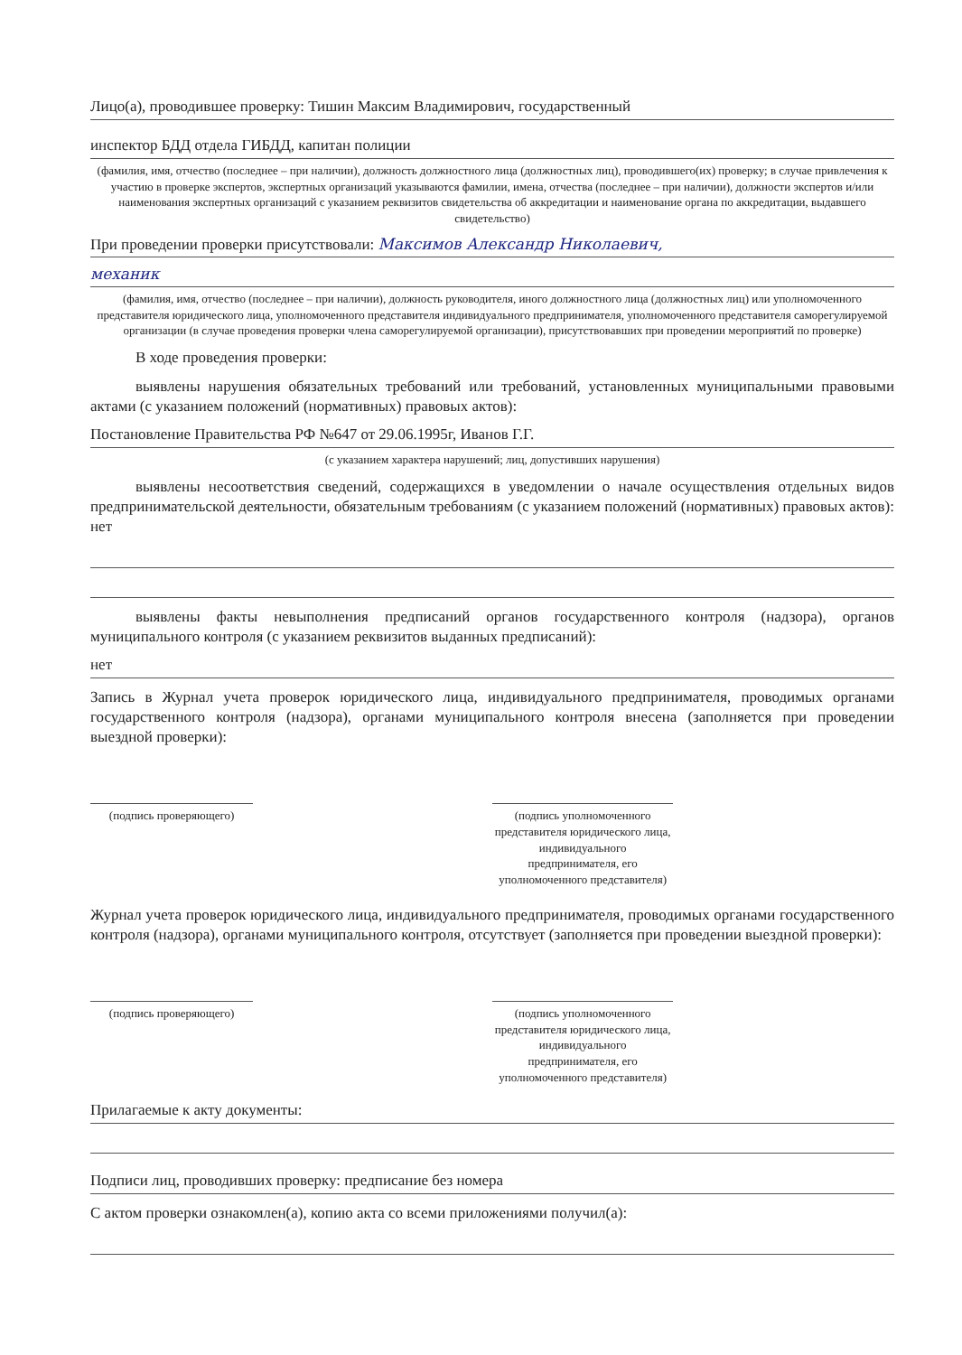Лицо(а), проводившее проверку: Тишин Максим Владимирович, государственный
инспектор БДД отдела ГИБДД, капитан полиции
(фамилия, имя, отчество (последнее – при наличии), должность должностного лица (должностных лиц), проводившего(их) проверку; в случае привлечения к участию в проверке экспертов, экспертных организаций указываются фамилии, имена, отчества (последнее – при наличии), должности экспертов и/или наименования экспертных организаций с указанием реквизитов свидетельства об аккредитации и наименование органа по аккредитации, выдавшего свидетельство)
При проведении проверки присутствовали: Максимов Александр Николаевич,
механик
(фамилия, имя, отчество (последнее – при наличии), должность руководителя, иного должностного лица (должностных лиц) или уполномоченного представителя юридического лица, уполномоченного представителя индивидуального предпринимателя, уполномоченного представителя саморегулируемой организации (в случае проведения проверки члена саморегулируемой организации), присутствовавших при проведении мероприятий по проверке)
В ходе проведения проверки:
выявлены нарушения обязательных требований или требований, установленных муниципальными правовыми актами (с указанием положений (нормативных) правовых актов):
Постановление Правительства РФ №647 от 29.06.1995г, Иванов Г.Г.
(с указанием характера нарушений; лиц, допустивших нарушения)
выявлены несоответствия сведений, содержащихся в уведомлении о начале осуществления отдельных видов предпринимательской деятельности, обязательным требованиям (с указанием положений (нормативных) правовых актов): нет
выявлены факты невыполнения предписаний органов государственного контроля (надзора), органов муниципального контроля (с указанием реквизитов выданных предписаний):
нет
Запись в Журнал учета проверок юридического лица, индивидуального предпринимателя, проводимых органами государственного контроля (надзора), органами муниципального контроля внесена (заполняется при проведении выездной проверки):
(подпись проверяющего) (подпись уполномоченного представителя юридического лица, индивидуального предпринимателя, его уполномоченного представителя)
Журнал учета проверок юридического лица, индивидуального предпринимателя, проводимых органами государственного контроля (надзора), органами муниципального контроля, отсутствует (заполняется при проведении выездной проверки):
(подпись проверяющего) (подпись уполномоченного представителя юридического лица, индивидуального предпринимателя, его уполномоченного представителя)
Прилагаемые к акту документы:
Подписи лиц, проводивших проверку: предписание без номера
С актом проверки ознакомлен(а), копию акта со всеми приложениями получил(а):